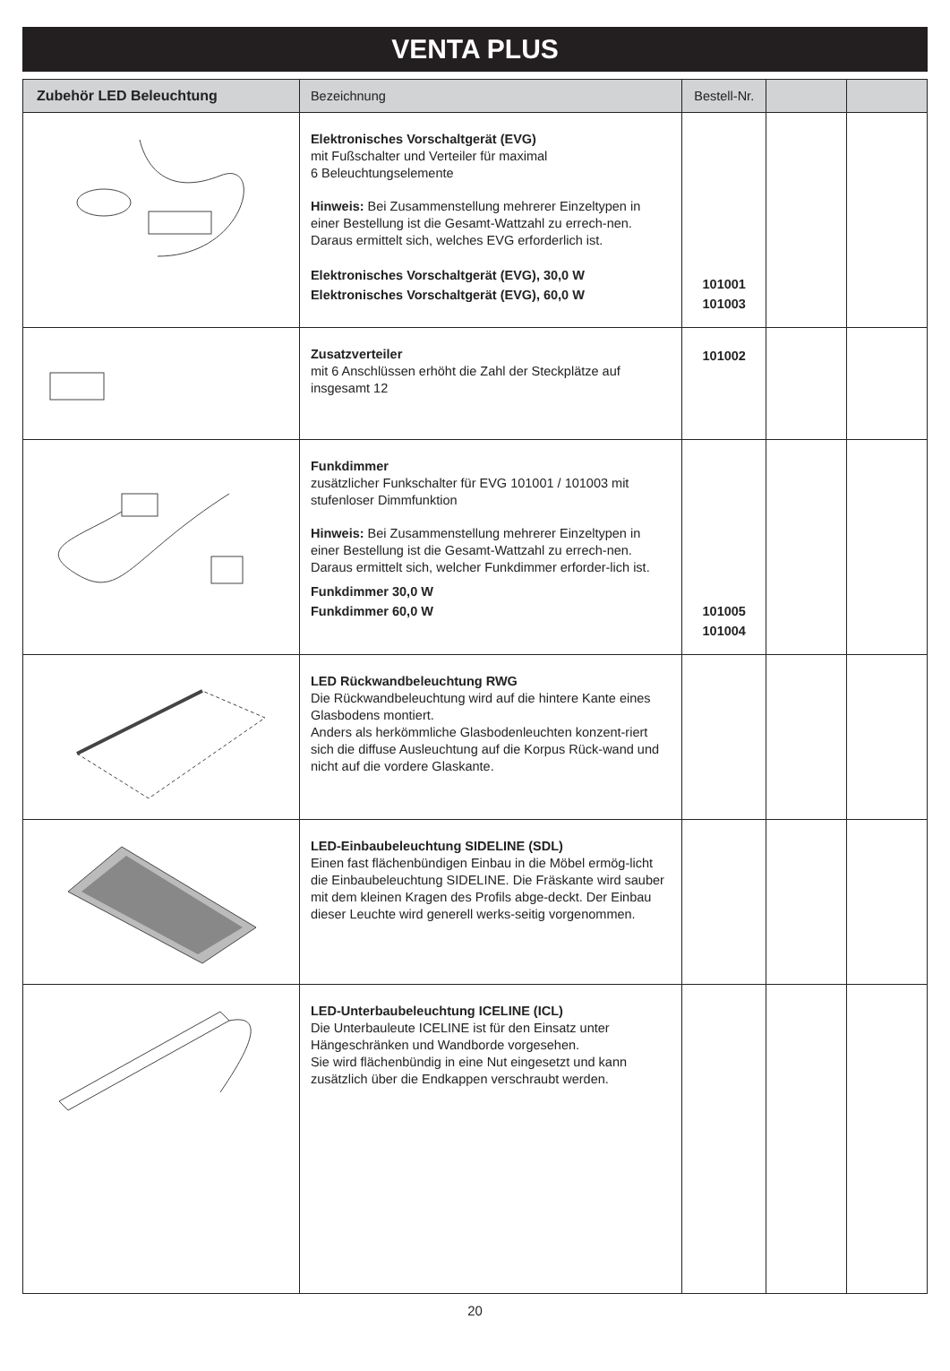VENTA PLUS
| Zubehör LED Beleuchtung | Bezeichnung | Bestell-Nr. | | |
| --- | --- | --- | --- | --- |
| | Elektronisches Vorschaltgerät (EVG) mit Fußschalter und Verteiler für maximal 6 Beleuchtungselemente Hinweis: Bei Zusammenstellung mehrerer Einzeltypen in einer Bestellung ist die Gesamt-Wattzahl zu errech-nen. Daraus ermittelt sich, welches EVG erforderlich ist. Elektronisches Vorschaltgerät (EVG), 30,0 W Elektronisches Vorschaltgerät (EVG), 60,0 W | 101001 101003 | | |
| | Zusatzverteiler mit 6 Anschlüssen erhöht die Zahl der Steckplätze auf insgesamt 12 | 101002 | | |
| | Funkdimmer zusätzlicher Funkschalter für EVG 101001 / 101003 mit stufenloser Dimmfunktion Hinweis: Bei Zusammenstellung mehrerer Einzeltypen in einer Bestellung ist die Gesamt-Wattzahl zu errech-nen. Daraus ermittelt sich, welcher Funkdimmer erforder-lich ist. Funkdimmer 30,0 W Funkdimmer 60,0 W | 101005 101004 | | |
| | LED Rückwandbeleuchtung RWG Die Rückwandbeleuchtung wird auf die hintere Kante eines Glasbodens montiert. Anders als herkömmliche Glasbodenleuchten konzent-riert sich die diffuse Ausleuchtung auf die Korpus Rück-wand und nicht auf die vordere Glaskante. | | | |
| | LED-Einbaubeleuchtung SIDELINE (SDL) Einen fast flächenbündigen Einbau in die Möbel ermög-licht die Einbaubeleuchtung SIDELINE. Die Fräskante wird sauber mit dem kleinen Kragen des Profils abge-deckt. Der Einbau dieser Leuchte wird generell werks-seitig vorgenommen. | | | |
| | LED-Unterbaubeleuchtung ICELINE (ICL) Die Unterbauleute ICELINE ist für den Einsatz unter Hängeschränken und Wandborde vorgesehen. Sie wird flächenbündig in eine Nut eingesetzt und kann zusätzlich über die Endkappen verschraubt werden. | | | |
20